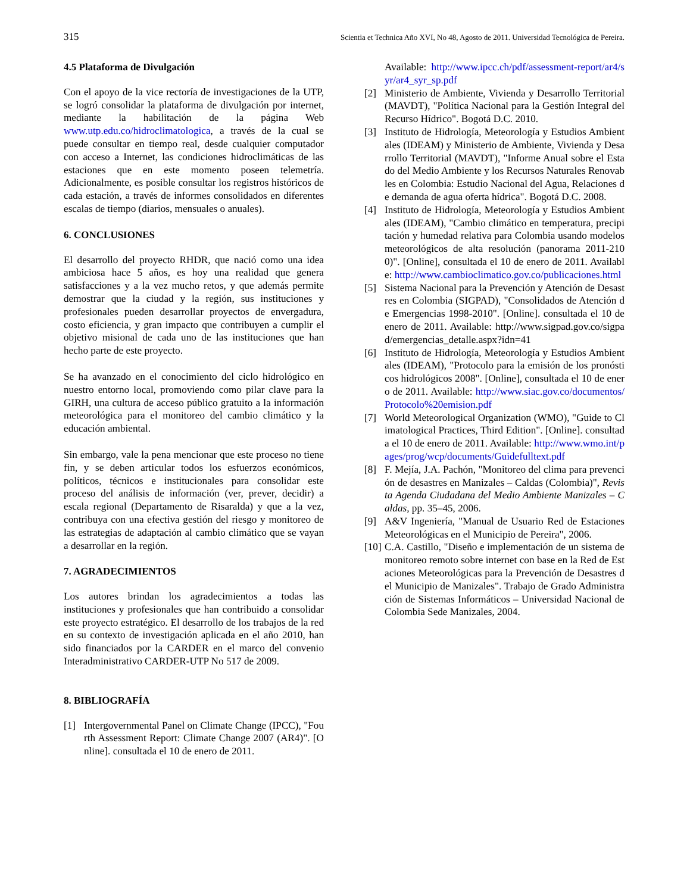315 Scientia et Technica Año XVI, No 48, Agosto de 2011. Universidad Tecnológica de Pereira.
4.5 Plataforma de Divulgación
Con el apoyo de la vice rectoría de investigaciones de la UTP, se logró consolidar la plataforma de divulgación por internet, mediante la habilitación de la página Web www.utp.edu.co/hidroclimatologica, a través de la cual se puede consultar en tiempo real, desde cualquier computador con acceso a Internet, las condiciones hidroclimáticas de las estaciones que en este momento poseen telemetría. Adicionalmente, es posible consultar los registros históricos de cada estación, a través de informes consolidados en diferentes escalas de tiempo (diarios, mensuales o anuales).
6. CONCLUSIONES
El desarrollo del proyecto RHDR, que nació como una idea ambiciosa hace 5 años, es hoy una realidad que genera satisfacciones y a la vez mucho retos, y que además permite demostrar que la ciudad y la región, sus instituciones y profesionales pueden desarrollar proyectos de envergadura, costo eficiencia, y gran impacto que contribuyen a cumplir el objetivo misional de cada uno de las instituciones que han hecho parte de este proyecto.
Se ha avanzado en el conocimiento del ciclo hidrológico en nuestro entorno local, promoviendo como pilar clave para la GIRH, una cultura de acceso público gratuito a la información meteorológica para el monitoreo del cambio climático y la educación ambiental.
Sin embargo, vale la pena mencionar que este proceso no tiene fin, y se deben articular todos los esfuerzos económicos, políticos, técnicos e institucionales para consolidar este proceso del análisis de información (ver, prever, decidir) a escala regional (Departamento de Risaralda) y que a la vez, contribuya con una efectiva gestión del riesgo y monitoreo de las estrategias de adaptación al cambio climático que se vayan a desarrollar en la región.
7. AGRADECIMIENTOS
Los autores brindan los agradecimientos a todas las instituciones y profesionales que han contribuido a consolidar este proyecto estratégico. El desarrollo de los trabajos de la red en su contexto de investigación aplicada en el año 2010, han sido financiados por la CARDER en el marco del convenio Interadministrativo CARDER-UTP No 517 de 2009.
8. BIBLIOGRAFÍA
[1] Intergovernmental Panel on Climate Change (IPCC), "Fourth Assessment Report: Climate Change 2007 (AR4)". [Online]. consultada el 10 de enero de 2011.
Available: http://www.ipcc.ch/pdf/assessment-report/ar4/syr/ar4_syr_sp.pdf
[2] Ministerio de Ambiente, Vivienda y Desarrollo Territorial (MAVDT), "Política Nacional para la Gestión Integral del Recurso Hídrico". Bogotá D.C. 2010.
[3] Instituto de Hidrología, Meteorología y Estudios Ambientales (IDEAM) y Ministerio de Ambiente, Vivienda y Desarrollo Territorial (MAVDT), "Informe Anual sobre el Estado del Medio Ambiente y los Recursos Naturales Renovables en Colombia: Estudio Nacional del Agua, Relaciones de demanda de agua oferta hídrica". Bogotá D.C. 2008.
[4] Instituto de Hidrología, Meteorología y Estudios Ambientales (IDEAM), "Cambio climático en temperatura, precipitación y humedad relativa para Colombia usando modelos meteorológicos de alta resolución (panorama 2011-2100)". [Online], consultada el 10 de enero de 2011. Available: http://www.cambioclimatico.gov.co/publicaciones.html
[5] Sistema Nacional para la Prevención y Atención de Desastres en Colombia (SIGPAD), "Consolidados de Atención de Emergencias 1998-2010". [Online]. consultada el 10 de enero de 2011. Available: http://www.sigpad.gov.co/sigpad/emergencias_detalle.aspx?idn=41
[6] Instituto de Hidrología, Meteorología y Estudios Ambientales (IDEAM), "Protocolo para la emisión de los pronósticos hidrológicos 2008". [Online], consultada el 10 de enero de 2011. Available: http://www.siac.gov.co/documentos/Protocolo%20emision.pdf
[7] World Meteorological Organization (WMO), "Guide to Climatological Practices, Third Edition". [Online]. consultada el 10 de enero de 2011. Available: http://www.wmo.int/pages/prog/wcp/documents/Guidefulltext.pdf
[8] F. Mejía, J.A. Pachón, "Monitoreo del clima para prevención de desastres en Manizales – Caldas (Colombia)", Revista Agenda Ciudadana del Medio Ambiente Manizales – Caldas, pp. 35–45, 2006.
[9] A&V Ingeniería, "Manual de Usuario Red de Estaciones Meteorológicas en el Municipio de Pereira", 2006.
[10] C.A. Castillo, "Diseño e implementación de un sistema de monitoreo remoto sobre internet con base en la Red de Estaciones Meteorológicas para la Prevención de Desastres del Municipio de Manizales". Trabajo de Grado Administración de Sistemas Informáticos – Universidad Nacional de Colombia Sede Manizales, 2004.